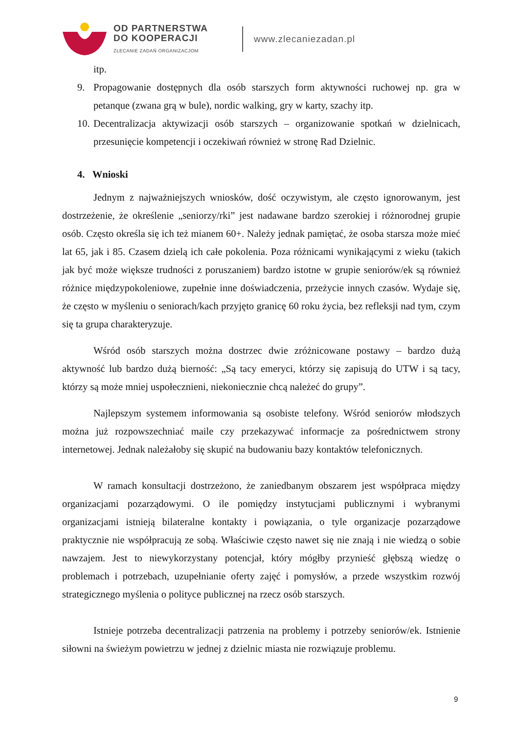OD PARTNERSTWA
DO KOOPERACJI
ZLECANIE ZADAŃ ORGANIZACJOM
www.zlecaniezadan.pl
itp.
9. Propagowanie dostępnych dla osób starszych form aktywności ruchowej np. gra w petanque (zwana grą w bule), nordic walking, gry w karty, szachy itp.
10. Decentralizacja aktywizacji osób starszych – organizowanie spotkań w dzielnicach, przesunięcie kompetencji i oczekiwań również w stronę Rad Dzielnic.
4. Wnioski
Jednym z najważniejszych wniosków, dość oczywistym, ale często ignorowanym, jest dostrzeżenie, że określenie „seniorzy/rki” jest nadawane bardzo szerokiej i różnorodnej grupie osób. Często określa się ich też mianem 60+. Należy jednak pamiętać, że osoba starsza może mieć lat 65, jak i 85. Czasem dzielą ich całe pokolenia. Poza różnicami wynikającymi z wieku (takich jak być może większe trudności z poruszaniem) bardzo istotne w grupie seniorów/ek są również różnice międzypokoleniowe, zupełnie inne doświadczenia, przeżycie innych czasów. Wydaje się, że często w myśleniu o seniorach/kach przyjęto granicę 60 roku życia, bez refleksji nad tym, czym się ta grupa charakteryzuje.
Wśród osób starszych można dostrzec dwie zróżnicowane postawy – bardzo dużą aktywność lub bardzo dużą bierność: „Są tacy emeryci, którzy się zapisują do UTW i są tacy, którzy są może mniej uspołecznieni, niekoniecznie chcą należeć do grupy”.
Najlepszym systemem informowania są osobiste telefony. Wśród seniorów młodszych można już rozpowszechniać maile czy przekazywać informacje za pośrednictwem strony internetowej. Jednak należałoby się skupić na budowaniu bazy kontaktów telefonicznych.
W ramach konsultacji dostrzeżono, że zaniedbanym obszarem jest współpraca między organizacjami pozarządowymi. O ile pomiędzy instytucjami publicznymi i wybranymi organizacjami istnieją bilateralne kontakty i powiązania, o tyle organizacje pozarządowe praktycznie nie współpracują ze sobą. Właściwie często nawet się nie znają i nie wiedzą o sobie nawzajem. Jest to niewykorzystany potencjał, który mógłby przynieść głębszą wiedzę o problemach i potrzebach, uzupełnianie oferty zajęć i pomysłów, a przede wszystkim rozwój strategicznego myślenia o polityce publicznej na rzecz osób starszych.
Istnieje potrzeba decentralizacji patrzenia na problemy i potrzeby seniorów/ek. Istnienie siłowni na świeżym powietrzu w jednej z dzielnic miasta nie rozwiązuje problemu.
9